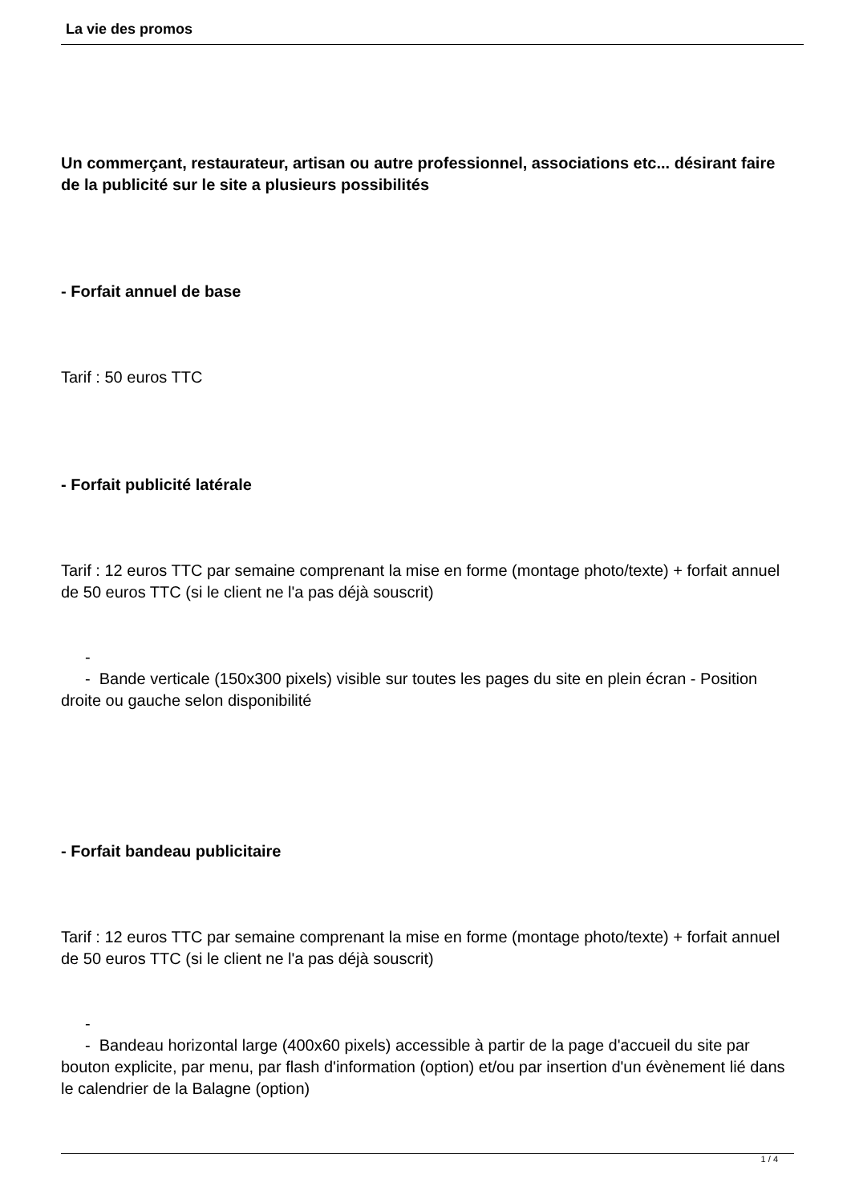La vie des promos
Un commerçant, restaurateur, artisan ou autre professionnel, associations etc... désirant faire de la publicité sur le site a plusieurs possibilités
- Forfait annuel de base
Tarif : 50 euros TTC
- Forfait publicité latérale
Tarif : 12 euros TTC par semaine comprenant la mise en forme (montage photo/texte) + forfait annuel de 50 euros TTC (si le client ne l'a pas déjà souscrit)
-
- Bande verticale (150x300 pixels) visible sur toutes les pages du site en plein écran - Position droite ou gauche selon disponibilité
- Forfait bandeau publicitaire
Tarif : 12 euros TTC par semaine comprenant la mise en forme (montage photo/texte) + forfait annuel de 50 euros TTC (si le client ne l'a pas déjà souscrit)
-
- Bandeau horizontal large (400x60 pixels) accessible à partir de la page d'accueil du site par bouton explicite, par menu, par flash d'information (option) et/ou par insertion d'un évènement lié dans le calendrier de la Balagne (option)
1 / 4